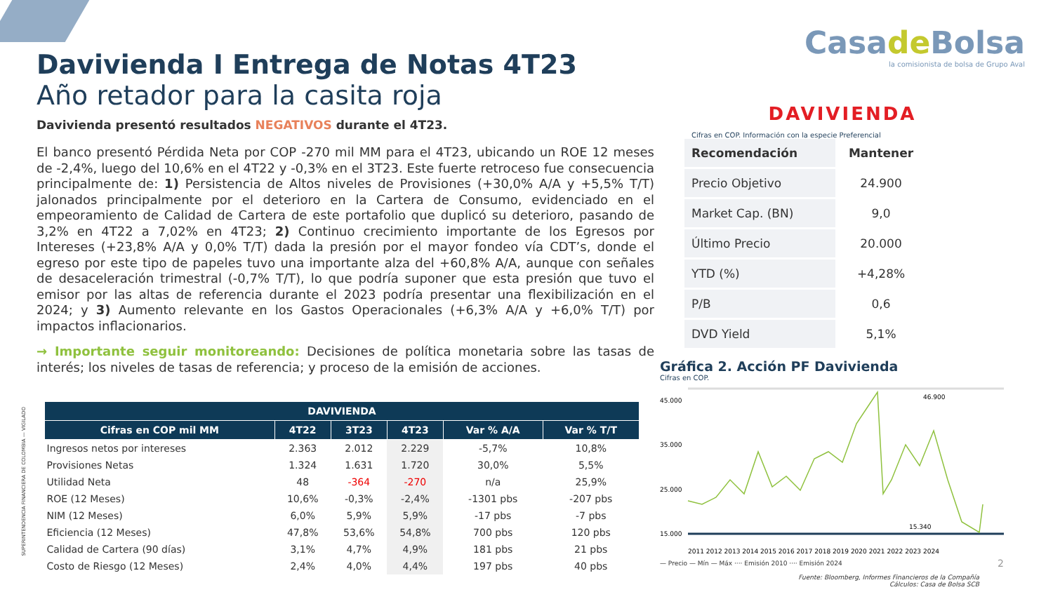Davivienda I Entrega de Notas 4T23
Año retador para la casita roja
Davivienda presentó resultados NEGATIVOS durante el 4T23.
El banco presentó Pérdida Neta por COP -270 mil MM para el 4T23, ubicando un ROE 12 meses de -2,4%, luego del 10,6% en el 4T22 y -0,3% en el 3T23. Este fuerte retroceso fue consecuencia principalmente de: 1) Persistencia de Altos niveles de Provisiones (+30,0% A/A y +5,5% T/T) jalonados principalmente por el deterioro en la Cartera de Consumo, evidenciado en el empeoramiento de Calidad de Cartera de este portafolio que duplicó su deterioro, pasando de 3,2% en 4T22 a 7,02% en 4T23; 2) Continuo crecimiento importante de los Egresos por Intereses (+23,8% A/A y 0,0% T/T) dada la presión por el mayor fondeo vía CDT’s, donde el egreso por este tipo de papeles tuvo una importante alza del +60,8% A/A, aunque con señales de desaceleración trimestral (-0,7% T/T), lo que podría suponer que esta presión que tuvo el emisor por las altas de referencia durante el 2023 podría presentar una flexibilización en el 2024; y 3) Aumento relevante en los Gastos Operacionales (+6,3% A/A y +6,0% T/T) por impactos inflacionarios.
→ Importante seguir monitoreando: Decisiones de política monetaria sobre las tasas de interés; los niveles de tasas de referencia; y proceso de la emisión de acciones.
SUPERINTENDENCIA FINANCIERA DE COLOMBIA — VIGILADO
| DAVIVIENDA | | | | | |
| --- | --- | --- | --- | --- | --- |
| Cifras en COP mil MM | 4T22 | 3T23 | 4T23 | Var % A/A | Var % T/T |
| Ingresos netos por intereses | 2.363 | 2.012 | 2.229 | -5,7% | 10,8% |
| Provisiones Netas | 1.324 | 1.631 | 1.720 | 30,0% | 5,5% |
| Utilidad Neta | 48 | -364 | -270 | n/a | 25,9% |
| ROE (12 Meses) | 10,6% | -0,3% | -2,4% | -1301 pbs | -207 pbs |
| NIM (12 Meses) | 6,0% | 5,9% | 5,9% | -17 pbs | -7 pbs |
| Eficiencia (12 Meses) | 47,8% | 53,6% | 54,8% | 700 pbs | 120 pbs |
| Calidad de Cartera (90 días) | 3,1% | 4,7% | 4,9% | 181 pbs | 21 pbs |
| Costo de Riesgo (12 Meses) | 2,4% | 4,0% | 4,4% | 197 pbs | 40 pbs |
Casade Bolsa
la comisionista de bolsa de Grupo Aval
DAVIVIENDA
Cifras en COP. Información con la especie Preferencial
| Recomendación | Mantener |
| Precio Objetivo | 24.900 |
| Market Cap. (BN) | 9,0 |
| Último Precio | 20.000 |
| YTD (%) | +4,28% |
| P/B | 0,6 |
| DVD Yield | 5,1% |
Gráfica 2. Acción PF Davivienda
Cifras en COP.
45.000
35.000
25.000
15.000
46.900
15.340
2011 2012 2013 2014 2015 2016 2017 2018 2019 2020 2021 2022 2023 2024
— Precio — Mín — Máx ···· Emisión 2010 ···· Emisión 2024
2
Fuente: Bloomberg, Informes Financieros de la Compañía
Cálculos: Casa de Bolsa SCB